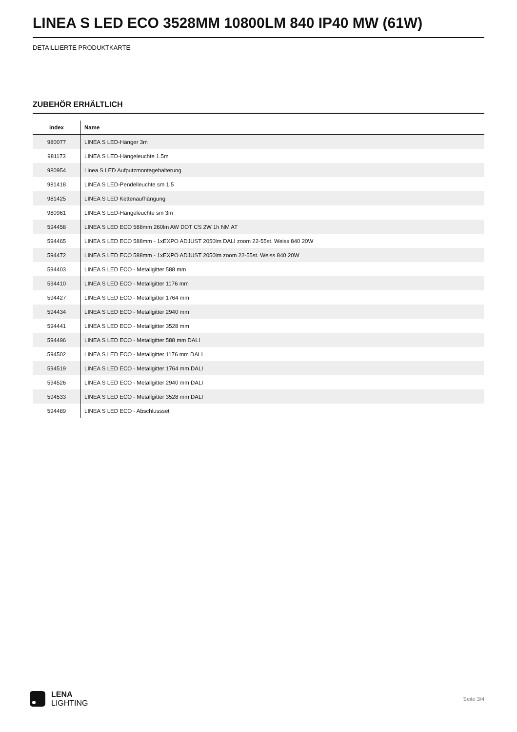LINEA S LED ECO 3528MM 10800LM 840 IP40 MW (61W)
DETAILLIERTE PRODUKTKARTE
ZUBEHÖR ERHÄLTLICH
| index | Name |
| --- | --- |
| 980077 | LINEA S LED-Hänger 3m |
| 981173 | LINEA S LED-Hängeleuchte 1.5m |
| 980954 | Linea S LED Aufputzmontagehalterung |
| 981418 | LINEA S LED-Pendelleuchte sm 1.5 |
| 981425 | LINEA S LED Kettenaufhängung |
| 980961 | LINEA S LED-Hängeleuchte sm 3m |
| 594458 | LINEA S LED ECO 588mm 260lm AW DOT CS 2W 1h NM AT |
| 594465 | LINEA S LED ECO 588mm - 1xEXPO ADJUST 2050lm DALI zoom 22-55st. Weiss 840 20W |
| 594472 | LINEA S LED ECO 588mm - 1xEXPO ADJUST 2050lm zoom 22-55st. Weiss 840 20W |
| 594403 | LINEA S LED ECO - Metallgitter 588 mm |
| 594410 | LINEA S LED ECO - Metallgitter 1176 mm |
| 594427 | LINEA S LED ECO - Metallgitter 1764 mm |
| 594434 | LINEA S LED ECO - Metallgitter 2940 mm |
| 594441 | LINEA S LED ECO - Metallgitter 3528 mm |
| 594496 | LINEA S LED ECO - Metallgitter 588 mm DALI |
| 594502 | LINEA S LED ECO - Metallgitter 1176 mm DALI |
| 594519 | LINEA S LED ECO - Metallgitter 1764 mm DALI |
| 594526 | LINEA S LED ECO - Metallgitter 2940 mm DALI |
| 594533 | LINEA S LED ECO - Metallgitter 3528 mm DALI |
| 594489 | LINEA S LED ECO - Abschlussset |
LENA
LIGHTING
Seite 3/4